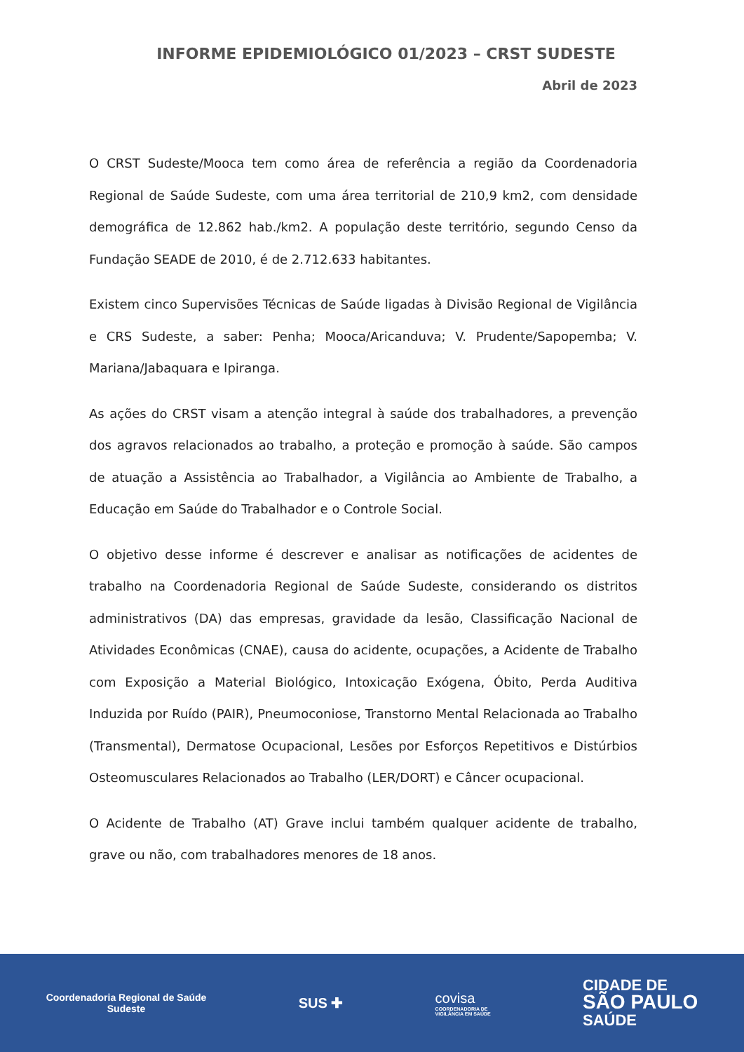INFORME EPIDEMIOLÓGICO 01/2023 – CRST SUDESTE
Abril de 2023
O CRST Sudeste/Mooca tem como área de referência a região da Coordenadoria Regional de Saúde Sudeste, com uma área territorial de 210,9 km2, com densidade demográfica de 12.862 hab./km2. A população deste território, segundo Censo da Fundação SEADE de 2010, é de 2.712.633 habitantes.
Existem cinco Supervisões Técnicas de Saúde ligadas à Divisão Regional de Vigilância e CRS Sudeste, a saber: Penha; Mooca/Aricanduva; V. Prudente/Sapopemba; V. Mariana/Jabaquara e Ipiranga.
As ações do CRST visam a atenção integral à saúde dos trabalhadores, a prevenção dos agravos relacionados ao trabalho, a proteção e promoção à saúde. São campos de atuação a Assistência ao Trabalhador, a Vigilância ao Ambiente de Trabalho, a Educação em Saúde do Trabalhador e o Controle Social.
O objetivo desse informe é descrever e analisar as notificações de acidentes de trabalho na Coordenadoria Regional de Saúde Sudeste, considerando os distritos administrativos (DA) das empresas, gravidade da lesão, Classificação Nacional de Atividades Econômicas (CNAE), causa do acidente, ocupações, a Acidente de Trabalho com Exposição a Material Biológico, Intoxicação Exógena, Óbito, Perda Auditiva Induzida por Ruído (PAIR), Pneumoconiose, Transtorno Mental Relacionada ao Trabalho (Transmental), Dermatose Ocupacional, Lesões por Esforços Repetitivos e Distúrbios Osteomusculares Relacionados ao Trabalho (LER/DORT) e Câncer ocupacional.
O Acidente de Trabalho (AT) Grave inclui também qualquer acidente de trabalho, grave ou não, com trabalhadores menores de 18 anos.
Coordenadoria Regional de Saúde
Sudeste
SUS ✚
covisa
COORDENADORIA DE
VIGILÂNCIA EM SAÚDE
CIDADE DE
SÃO PAULO
SAÚDE